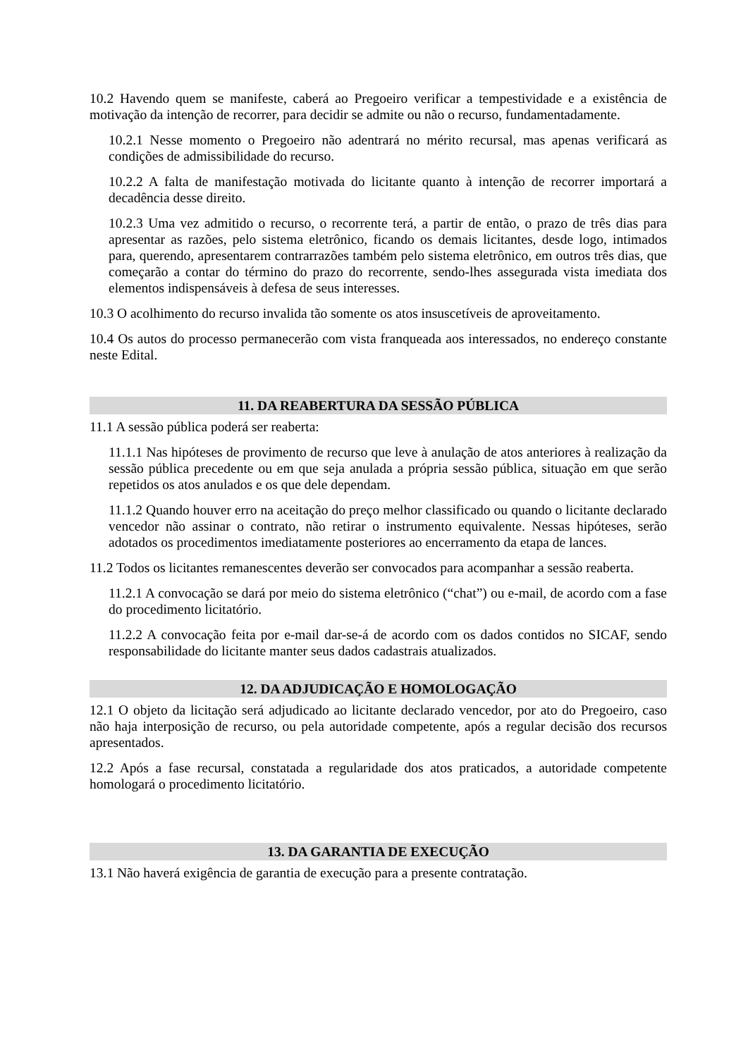10.2 Havendo quem se manifeste, caberá ao Pregoeiro verificar a tempestividade e a existência de motivação da intenção de recorrer, para decidir se admite ou não o recurso, fundamentadamente.
10.2.1 Nesse momento o Pregoeiro não adentrará no mérito recursal, mas apenas verificará as condições de admissibilidade do recurso.
10.2.2 A falta de manifestação motivada do licitante quanto à intenção de recorrer importará a decadência desse direito.
10.2.3 Uma vez admitido o recurso, o recorrente terá, a partir de então, o prazo de três dias para apresentar as razões, pelo sistema eletrônico, ficando os demais licitantes, desde logo, intimados para, querendo, apresentarem contrarrazões também pelo sistema eletrônico, em outros três dias, que começarão a contar do término do prazo do recorrente, sendo-lhes assegurada vista imediata dos elementos indispensáveis à defesa de seus interesses.
10.3 O acolhimento do recurso invalida tão somente os atos insuscetíveis de aproveitamento.
10.4 Os autos do processo permanecerão com vista franqueada aos interessados, no endereço constante neste Edital.
11. DA REABERTURA DA SESSÃO PÚBLICA
11.1 A sessão pública poderá ser reaberta:
11.1.1 Nas hipóteses de provimento de recurso que leve à anulação de atos anteriores à realização da sessão pública precedente ou em que seja anulada a própria sessão pública, situação em que serão repetidos os atos anulados e os que dele dependam.
11.1.2 Quando houver erro na aceitação do preço melhor classificado ou quando o licitante declarado vencedor não assinar o contrato, não retirar o instrumento equivalente. Nessas hipóteses, serão adotados os procedimentos imediatamente posteriores ao encerramento da etapa de lances.
11.2 Todos os licitantes remanescentes deverão ser convocados para acompanhar a sessão reaberta.
11.2.1 A convocação se dará por meio do sistema eletrônico (“chat”) ou e-mail, de acordo com a fase do procedimento licitatório.
11.2.2 A convocação feita por e-mail dar-se-á de acordo com os dados contidos no SICAF, sendo responsabilidade do licitante manter seus dados cadastrais atualizados.
12. DA ADJUDICAÇÃO E HOMOLOGAÇÃO
12.1 O objeto da licitação será adjudicado ao licitante declarado vencedor, por ato do Pregoeiro, caso não haja interposição de recurso, ou pela autoridade competente, após a regular decisão dos recursos apresentados.
12.2 Após a fase recursal, constatada a regularidade dos atos praticados, a autoridade competente homologará o procedimento licitatório.
13. DA GARANTIA DE EXECUÇÃO
13.1 Não haverá exigência de garantia de execução para a presente contratação.